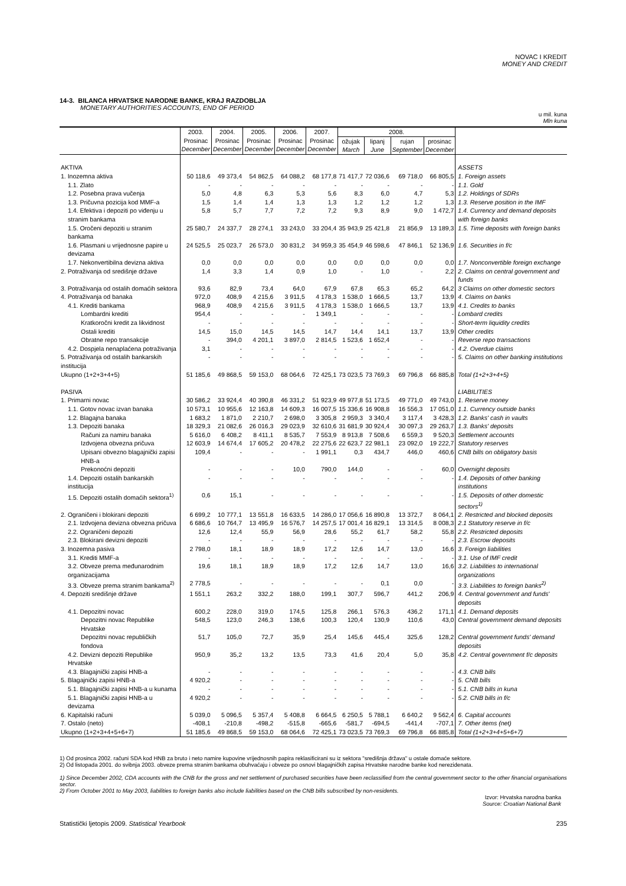NOVAC I KREDIT
MONEY AND CREDIT
14-3. BILANCA HRVATSKE NARODNE BANKE, KRAJ RAZDOBLJA
MONETARY AUTHORITIES ACCOUNTS, END OF PERIOD
u mil. kuna
Mln kuna
| | 2003. Prosinac December | 2004. Prosinac December | 2005. Prosinac December | 2006. Prosinac December | 2007. Prosinac December | 2008. | | | | |
| --- | --- | --- | --- | --- | --- | --- | --- | --- | --- | --- |
| | | | | | | ožujak March | lipanj June | rujan September | prosinac December | |
| AKTIVA | | | | | | | | | | ASSETS |
| 1. Inozemna aktiva | 50 118,6 | 49 373,4 | 54 862,5 | 64 088,2 | 68 177,8 | 71 417,7 | 72 036,6 | 69 718,0 | 66 805,5 | 1. Foreign assets |
| 1.1. Zlato | - | - | - | - | - | - | - | - | - | 1.1. Gold |
| 1.2. Posebna prava vučenja | 5,0 | 4,8 | 6,3 | 5,3 | 5,6 | 8,3 | 6,0 | 4,7 | 5,3 | 1.2. Holdings of SDRs |
| 1.3. Pričuvna pozicija kod MMF-a | 1,5 | 1,4 | 1,4 | 1,3 | 1,3 | 1,2 | 1,2 | 1,2 | 1,3 | 1.3. Reserve position in the IMF |
| 1.4. Efektiva i depoziti po viđenju u stranim bankama | 5,8 | 5,7 | 7,7 | 7,2 | 7,2 | 9,3 | 8,9 | 9,0 | 1 472,7 | 1.4. Currency and demand deposits with foreign banks |
| 1.5. Oročeni depoziti u stranim bankama | 25 580,7 | 24 337,7 | 28 274,1 | 33 243,0 | 33 204,4 | 35 943,9 | 25 421,8 | 21 856,9 | 13 189,3 | 1.5. Time deposits with foreign banks |
| 1.6. Plasmani u vrijednosne papire u devizama | 24 525,5 | 25 023,7 | 26 573,0 | 30 831,2 | 34 959,3 | 35 454,9 | 46 598,6 | 47 846,1 | 52 136,9 | 1.6. Securities in f/c |
| 1.7. Nekonvertibilna devizna aktiva | 0,0 | 0,0 | 0,0 | 0,0 | 0,0 | 0,0 | 0,0 | 0,0 | 0,0 | 1.7. Nonconvertible foreign exchange |
| 2. Potraživanja od središnje države | 1,4 | 3,3 | 1,4 | 0,9 | 1,0 | - | 1,0 | - | 2,2 | 2. Claims on central government and funds |
| 3. Potraživanja od ostalih domaćih sektora | 93,6 | 82,9 | 73,4 | 64,0 | 67,9 | 67,8 | 65,3 | 65,2 | 64,2 | 3 Claims on other domestic sectors |
| 4. Potraživanja od banaka | 972,0 | 408,9 | 4 215,6 | 3 911,5 | 4 178,3 | 1 538,0 | 1 666,5 | 13,7 | 13,9 | 4. Claims on banks |
| 4.1. Krediti bankama | 968,9 | 408,9 | 4 215,6 | 3 911,5 | 4 178,3 | 1 538,0 | 1 666,5 | 13,7 | 13,9 | 4.1. Credits to banks |
| Lombardni krediti | 954,4 | - | - | - | 1 349,1 | - | - | - | - | Lombard credits |
| Kratkoročni kredit za likvidnost | - | - | - | - | - | - | - | - | - | Short-term liquidity credits |
| Ostali krediti | 14,5 | 15,0 | 14,5 | 14,5 | 14,7 | 14,4 | 14,1 | 13,7 | 13,9 | Other credits |
| Obratne repo transakcije | - | 394,0 | 4 201,1 | 3 897,0 | 2 814,5 | 1 523,6 | 1 652,4 | - | - | Reverse repo transactions |
| 4.2. Dospjela nenaplaćena potraživanja | 3,1 | - | - | - | - | - | - | - | - | 4.2. Overdue claims |
| 5. Potraživanja od ostalih bankarskih institucija | - | - | - | - | - | - | - | - | - | 5. Claims on other banking institutions |
| Ukupno (1+2+3+4+5) | 51 185,6 | 49 868,5 | 59 153,0 | 68 064,6 | 72 425,1 | 73 023,5 | 73 769,3 | 69 796,8 | 66 885,8 | Total (1+2+3+4+5) |
| PASIVA | | | | | | | | | | LIABILITIES |
| 1. Primarni novac | 30 586,2 | 33 924,4 | 40 390,8 | 46 331,2 | 51 923,9 | 49 977,8 | 51 173,5 | 49 771,0 | 49 743,0 | 1. Reserve money |
| 1.1. Gotov novac izvan banaka | 10 573,1 | 10 955,6 | 12 163,8 | 14 609,3 | 16 007,5 | 15 336,6 | 16 908,8 | 16 556,3 | 17 051,0 | 1.1. Currency outside banks |
| 1.2. Blagajna banaka | 1 683,2 | 1 871,0 | 2 210,7 | 2 698,0 | 3 305,8 | 2 959,3 | 3 340,4 | 3 117,4 | 3 428,3 | 1.2. Banks' cash in vaults |
| 1.3. Depoziti banaka | 18 329,3 | 21 082,6 | 26 016,3 | 29 023,9 | 32 610,6 | 31 681,9 | 30 924,4 | 30 097,3 | 29 263,7 | 1.3. Banks' deposits |
| Računi za namiru banaka | 5 616,0 | 6 408,2 | 8 411,1 | 8 535,7 | 7 553,9 | 8 913,8 | 7 508,6 | 6 559,3 | 9 520,3 | Settlement accounts |
| Izdvojena obvezna pričuva | 12 603,9 | 14 674,4 | 17 605,2 | 20 478,2 | 22 275,6 | 22 623,7 | 22 981,1 | 23 092,0 | 19 222,7 | Statutory reserves |
| Upisani obvezno blagajnički zapisi HNB-a | 109,4 | - | - | - | 1 991,1 | 0,3 | 434,7 | 446,0 | 460,6 | CNB bills on obligatory basis |
| Prekonoćni depoziti | - | - | - | 10,0 | 790,0 | 144,0 | - | - | 60,0 | Overnight deposits |
| 1.4. Depoziti ostalih bankarskih institucija | - | - | - | - | - | - | - | - | - | 1.4. Deposits of other banking institutions |
| 1.5. Depoziti ostalih domaćih sektora<sup>1)</sup> | 0,6 | 15,1 | - | - | - | - | - | - | - | 1.5. Deposits of other domestic sectors<sup>1)</sup> |
| 2. Ograničeni i blokirani depoziti | 6 699,2 | 10 777,1 | 13 551,8 | 16 633,5 | 14 286,0 | 17 056,6 | 16 890,8 | 13 372,7 | 8 064,1 | 2. Restricted and blocked deposits |
| 2.1. Izdvojena devizna obvezna pričuva | 6 686,6 | 10 764,7 | 13 495,9 | 16 576,7 | 14 257,5 | 17 001,4 | 16 829,1 | 13 314,5 | 8 008,3 | 2.1 Statutory reserve in f/c |
| 2.2. Ograničeni depoziti | 12,6 | 12,4 | 55,9 | 56,9 | 28,6 | 55,2 | 61,7 | 58,2 | 55,8 | 2.2. Restricted deposits |
| 2.3. Blokirani devizni depoziti | - | - | - | - | - | - | - | - | - | 2.3. Escrow deposits |
| 3. Inozemna pasiva | 2 798,0 | 18,1 | 18,9 | 18,9 | 17,2 | 12,6 | 14,7 | 13,0 | 16,6 | 3. Foreign liabilities |
| 3.1. Krediti MMF-a | - | - | - | - | - | - | - | - | - | 3.1. Use of IMF credit |
| 3.2. Obveze prema međunarodnim organizacijama | 19,6 | 18,1 | 18,9 | 18,9 | 17,2 | 12,6 | 14,7 | 13,0 | 16,6 | 3.2. Liabilities to international organizations |
| 3.3. Obveze prema stranim bankama<sup>2)</sup> | 2 778,5 | - | - | - | - | - | 0,1 | 0,0 | - | 3.3. Liabilities to foreign banks<sup>2)</sup> |
| 4. Depoziti središnje države | 1 551,1 | 263,2 | 332,2 | 188,0 | 199,1 | 307,7 | 596,7 | 441,2 | 206,9 | 4. Central government and funds' deposits |
| 4.1. Depozitni novac | 600,2 | 228,0 | 319,0 | 174,5 | 125,8 | 266,1 | 576,3 | 436,2 | 171,1 | 4.1. Demand deposits |
| Depozitni novac Republike Hrvatske | 548,5 | 123,0 | 246,3 | 138,6 | 100,3 | 120,4 | 130,9 | 110,6 | 43,0 | Central government demand deposits |
| Depozitni novac republičkih fondova | 51,7 | 105,0 | 72,7 | 35,9 | 25,4 | 145,6 | 445,4 | 325,6 | 128,2 | Central government funds' demand deposits |
| 4.2. Devizni depoziti Republike Hrvatske | 950,9 | 35,2 | 13,2 | 13,5 | 73,3 | 41,6 | 20,4 | 5,0 | 35,8 | 4.2. Central government f/c deposits |
| 4.3. Blagajnički zapisi HNB-a | - | - | - | - | - | - | - | - | - | 4.3. CNB bills |
| 5. Blagajnički zapisi HNB-a | 4 920,2 | - | - | - | - | - | - | - | - | 5. CNB bills |
| 5.1. Blagajnički zapisi HNB-a u kunama | - | - | - | - | - | - | - | - | - | 5.1. CNB bills in kuna |
| 5.1. Blagajnički zapisi HNB-a u devizama | 4 920,2 | - | - | - | - | - | - | - | - | 5.2. CNB bills in f/c |
| 6. Kapitalski računi | 5 039,0 | 5 096,5 | 5 357,4 | 5 408,8 | 6 664,5 | 6 250,5 | 5 788,1 | 6 640,2 | 9 562,4 | 6. Capital accounts |
| 7. Ostalo (neto) | -408,1 | -210,8 | -498,2 | -515,8 | -665,6 | -581,7 | -694,5 | -441,4 | -707,1 | 7. Other items (net) |
| Ukupno (1+2+3+4+5+6+7) | 51 185,6 | 49 868,5 | 59 153,0 | 68 064,6 | 72 425,1 | 73 023,5 | 73 769,3 | 69 796,8 | 66 885,8 | Total (1+2+3+4+5+6+7) |
1) Od prosinca 2002. računi SDA kod HNB za bruto i neto namire kupovine vrijednosnih papira reklasificirani su iz sektora "središnja država" u ostale domaće sektore.
2) Od listopada 2001. do svibnja 2003. obveze prema stranim bankama obuhvaćaju i obveze po osnovi blagajničkih zapisa Hrvatske narodne banke kod nerezidenata.
1) Since December 2002, CDA accounts with the CNB for the gross and net settlement of purchased securities have been reclassified from the central government sector to the other financial organisations sector.
2) From October 2001 to May 2003, liabilities to foreign banks also include liabilities based on the CNB bills subscribed by non-residents.
Izvor: Hrvatska narodna banka
Source: Croatian National Bank
Statistički ljetopis 2009. Statistical Yearbook 235